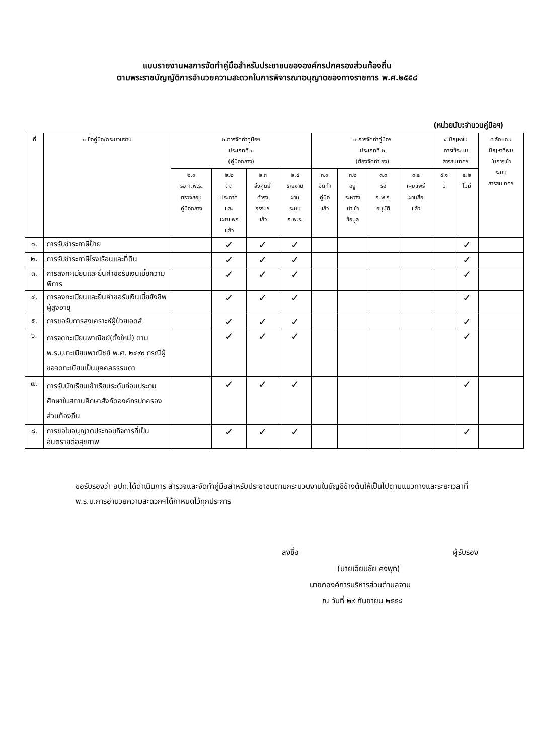แบบรายงานผลการจัดทำคู่มือสำหรับประชาชนขององค์กรปกครองส่วนท้องถิ่น
ตามพระราชบัญญัติการอำนวยความสะดวกในการพิจารณาอนุญาตของทางราชการ พ.ศ.๒๕๕๘
(หน่วยนับ:จำนวนคู่มือฯ)
| ที่ | ๑.ชื่อคู่มือ/กระบวนงาน | ๒.การจัดทำคู่มือฯ ประเภทที่ ๑ (คู่มือกลาง) | | | | ๓.การจัดทำคู่มือฯ ประเภทที่ ๒ (ต้องจัดทำเอง) | | | | ๔.ปัญหาใน การใช้ระบบ สารสนเทศฯ | | ๕.ลักษณะ ปัญหาที่พบ ในการเข้า ระบบ สารสนเทศฯ |
| --- | --- | --- | --- | --- | --- | --- | --- | --- | --- | --- | --- | --- |
| | | ๒.๑ รอ ก.พ.ร. ตรวจสอบ คู่มือกลาง | ๒.๒ ติด ประกาศ และ เผยแพร่ แล้ว | ๒.๓ ส่งศูนย์ ดำรง ธรรมฯ แล้ว | ๒.๔ รายงาน ผ่าน ระบบ ก.พ.ร. | ๓.๑ จัดทำ คู่มือ แล้ว | ๓.๒ อยู่ ระหว่าง นำเข้า ข้อมูล | ๓.๓ รอ ก.พ.ร. อนุมัติ | ๓.๔ เผยแพร่ ผ่านสื่อ แล้ว | ๔.๑ มี | ๔.๒ ไม่มี | |
| ๑. | การรับชำระภาษีป้าย | | ✓ | ✓ | ✓ | | | | | | ✓ | |
| ๒. | การรับชำระภาษีโรงเรือนและที่ดิน | | ✓ | ✓ | ✓ | | | | | | ✓ | |
| ๓. | การลงทะเบียนและยื่นคำขอรับเงินเบี้ยความพิการ | | ✓ | ✓ | ✓ | | | | | | ✓ | |
| ๔. | การลงทะเบียนและยื่นคำขอรับเงินเบี้ยยังชีพผู้สูงอายุ | | ✓ | ✓ | ✓ | | | | | | ✓ | |
| ๕. | การขอรับการสงเคราะห์ผู้ป่วยเอดส์ | | ✓ | ✓ | ✓ | | | | | | ✓ | |
| ๖. | การจดทะเบียนพาณิชย์(ตั้งใหม่) ตาม พ.ร.บ.ทะเบียนพาณิชย์ พ.ศ. ๒๔๙๙ กรณีผู้ขอจดทะเบียนเป็นบุคคลธรรมดา | | ✓ | ✓ | ✓ | | | | | | ✓ | |
| ๗. | การรับนักเรียนเข้าเรียนระดับก่อนประถมศึกษาในสถานศึกษาสังกัดองค์กรปกครองส่วนท้องถิ่น | | ✓ | ✓ | ✓ | | | | | | ✓ | |
| ๘. | การขอใบอนุญาตประกอบกิจการที่เป็นอันตรายต่อสุขภาพ | | ✓ | ✓ | ✓ | | | | | | ✓ | |
ขอรับรองว่า อปท.ได้ดำเนินการ สำรวจและจัดทำคู่มือสำหรับประชาชนตามกระบวนงานในบัญชีข้างต้นให้เป็นไปตามแนวทางและระยะเวลาที่ พ.ร.บ.การอำนวยความสะดวกฯได้กำหนดไว้ทุกประการ
ลงชื่อ ผู้รับรอง
(นายเฉียบชัย คงพุท)
นายกองค์การบริหารส่วนตำบลจาน
ณ วันที่ ๒๙ กันยายน ๒๕๕๘